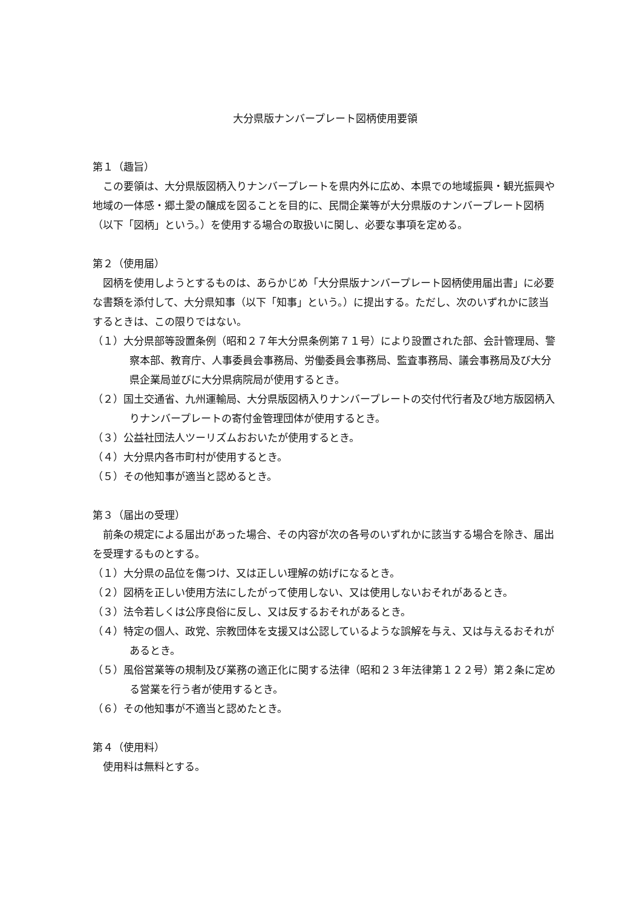大分県版ナンバープレート図柄使用要領
第１（趣旨）
この要領は、大分県版図柄入りナンバープレートを県内外に広め、本県での地域振興・観光振興や地域の一体感・郷土愛の醸成を図ることを目的に、民間企業等が大分県版のナンバープレート図柄（以下「図柄」という。）を使用する場合の取扱いに関し、必要な事項を定める。
第２（使用届）
図柄を使用しようとするものは、あらかじめ「大分県版ナンバープレート図柄使用届出書」に必要な書類を添付して、大分県知事（以下「知事」という。）に提出する。ただし、次のいずれかに該当するときは、この限りではない。
（１）大分県部等設置条例（昭和２７年大分県条例第７１号）により設置された部、会計管理局、警察本部、教育庁、人事委員会事務局、労働委員会事務局、監査事務局、議会事務局及び大分県企業局並びに大分県病院局が使用するとき。
（２）国土交通省、九州運輸局、大分県版図柄入りナンバープレートの交付代行者及び地方版図柄入りナンバープレートの寄付金管理団体が使用するとき。
（３）公益社団法人ツーリズムおおいたが使用するとき。
（４）大分県内各市町村が使用するとき。
（５）その他知事が適当と認めるとき。
第３（届出の受理）
前条の規定による届出があった場合、その内容が次の各号のいずれかに該当する場合を除き、届出を受理するものとする。
（１）大分県の品位を傷つけ、又は正しい理解の妨げになるとき。
（２）図柄を正しい使用方法にしたがって使用しない、又は使用しないおそれがあるとき。
（３）法令若しくは公序良俗に反し、又は反するおそれがあるとき。
（４）特定の個人、政党、宗教団体を支援又は公認しているような誤解を与え、又は与えるおそれがあるとき。
（５）風俗営業等の規制及び業務の適正化に関する法律（昭和２３年法律第１２２号）第２条に定める営業を行う者が使用するとき。
（６）その他知事が不適当と認めたとき。
第４（使用料）
使用料は無料とする。